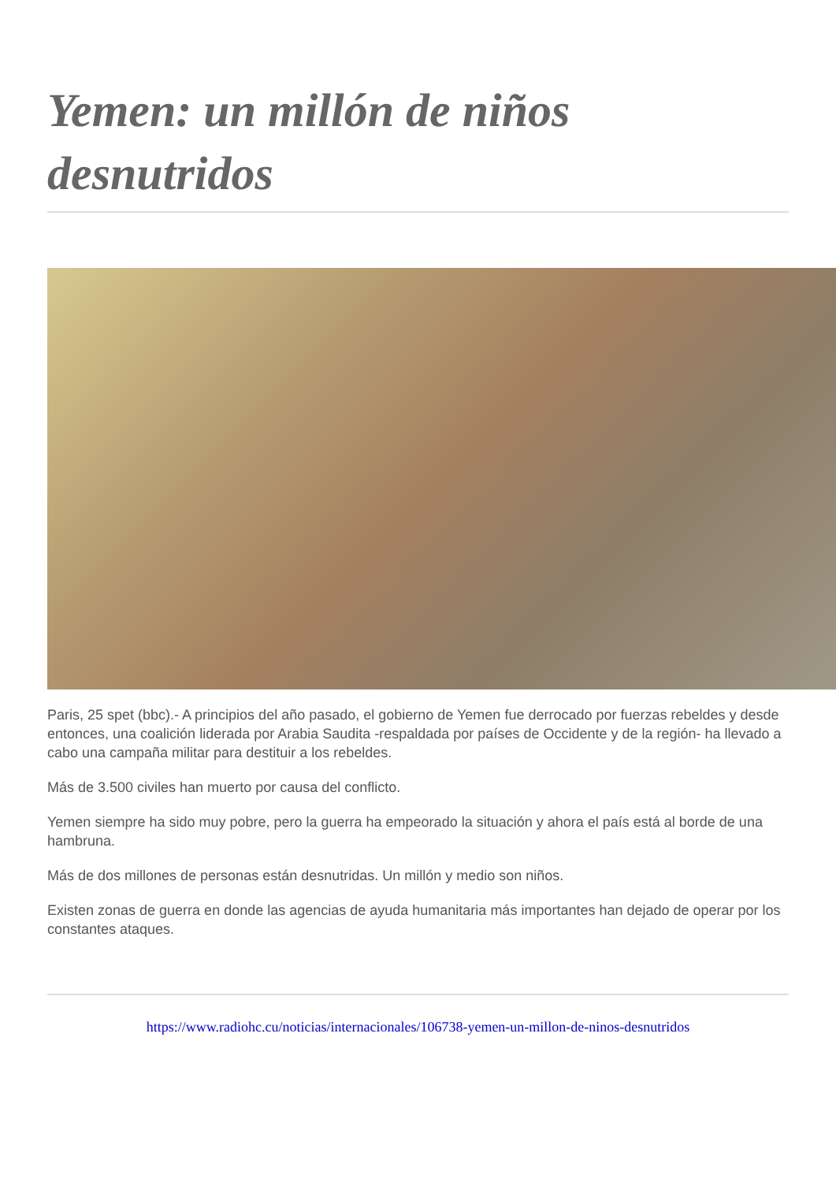Yemen: un millón de niños desnutridos
Paris, 25 spet (bbc).- A principios del año pasado, el gobierno de Yemen fue derrocado por fuerzas rebeldes y desde entonces, una coalición liderada por Arabia Saudita -respaldada por países de Occidente y de la región- ha llevado a cabo una campaña militar para destituir a los rebeldes.
Más de 3.500 civiles han muerto por causa del conflicto.
Yemen siempre ha sido muy pobre, pero la guerra ha empeorado la situación y ahora el país está al borde de una hambruna.
Más de dos millones de personas están desnutridas. Un millón y medio son niños.
Existen zonas de guerra en donde las agencias de ayuda humanitaria más importantes han dejado de operar por los constantes ataques.
https://www.radiohc.cu/noticias/internacionales/106738-yemen-un-millon-de-ninos-desnutridos